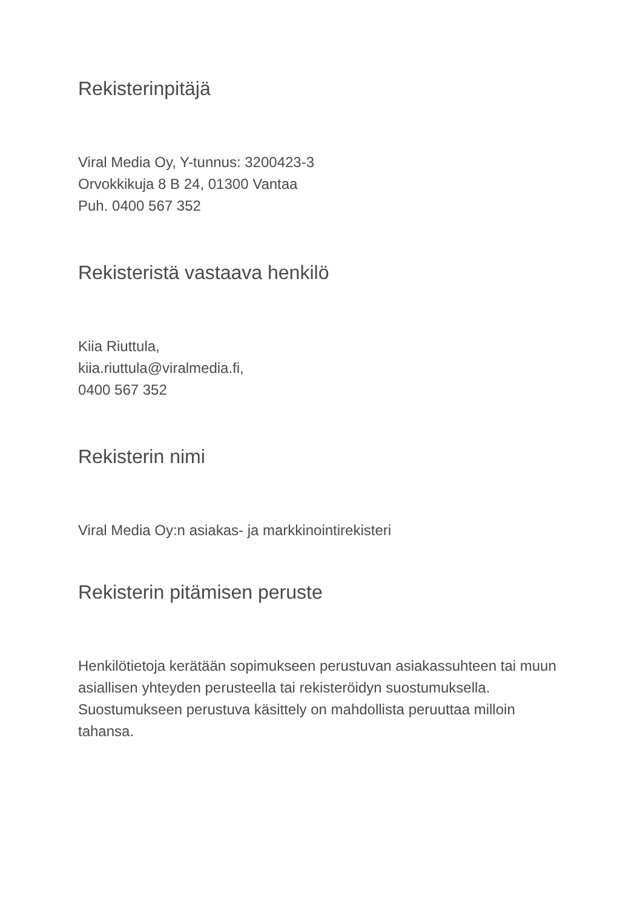Rekisterinpitäjä
Viral Media Oy, Y-tunnus: 3200423-3
Orvokkikuja 8 B 24, 01300 Vantaa
Puh. 0400 567 352
Rekisteristä vastaava henkilö
Kiia Riuttula,
kiia.riuttula@viralmedia.fi,
0400 567 352
Rekisterin nimi
Viral Media Oy:n asiakas- ja markkinointirekisteri
Rekisterin pitämisen peruste
Henkilötietoja kerätään sopimukseen perustuvan asiakassuhteen tai muun asiallisen yhteyden perusteella tai rekisteröidyn suostumuksella. Suostumukseen perustuva käsittely on mahdollista peruuttaa milloin tahansa.